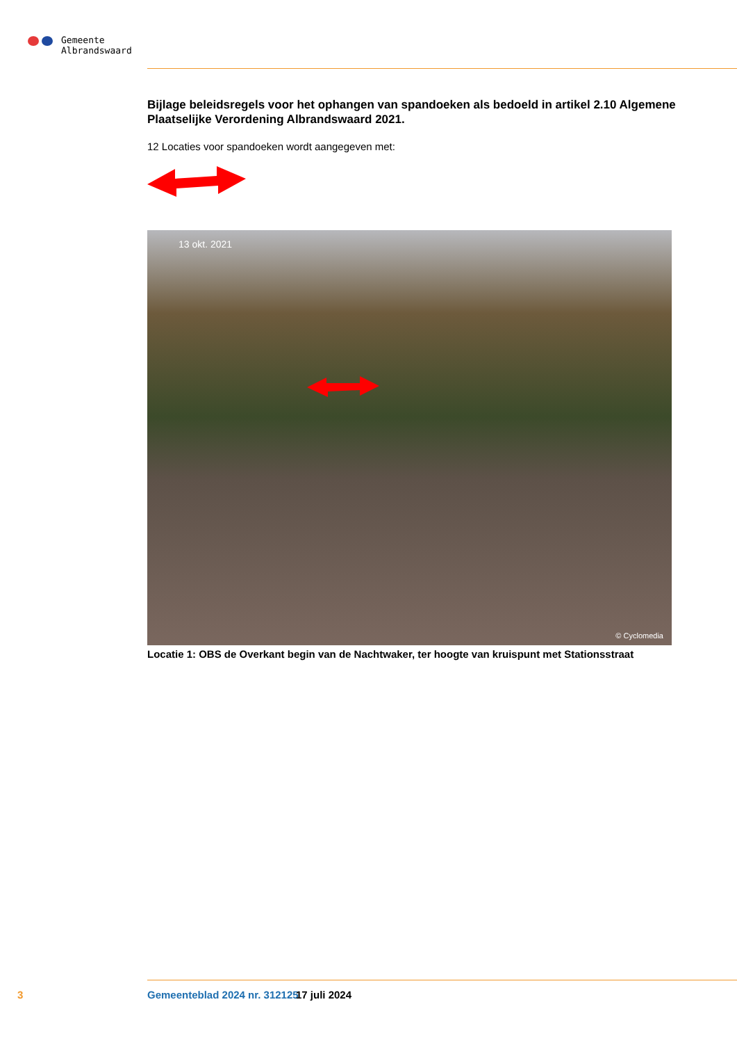Gemeente
Albrandswaard
Bijlage beleidsregels voor het ophangen van spandoeken als bedoeld in artikel 2.10 Algemene Plaatselijke Verordening Albrandswaard 2021.
12 Locaties voor spandoeken wordt aangegeven met:
13 okt. 2021
© Cyclomedia
Locatie 1: OBS de Overkant begin van de Nachtwaker, ter hoogte van kruispunt met Stationsstraat
3 Gemeenteblad 2024 nr. 312125 17 juli 2024